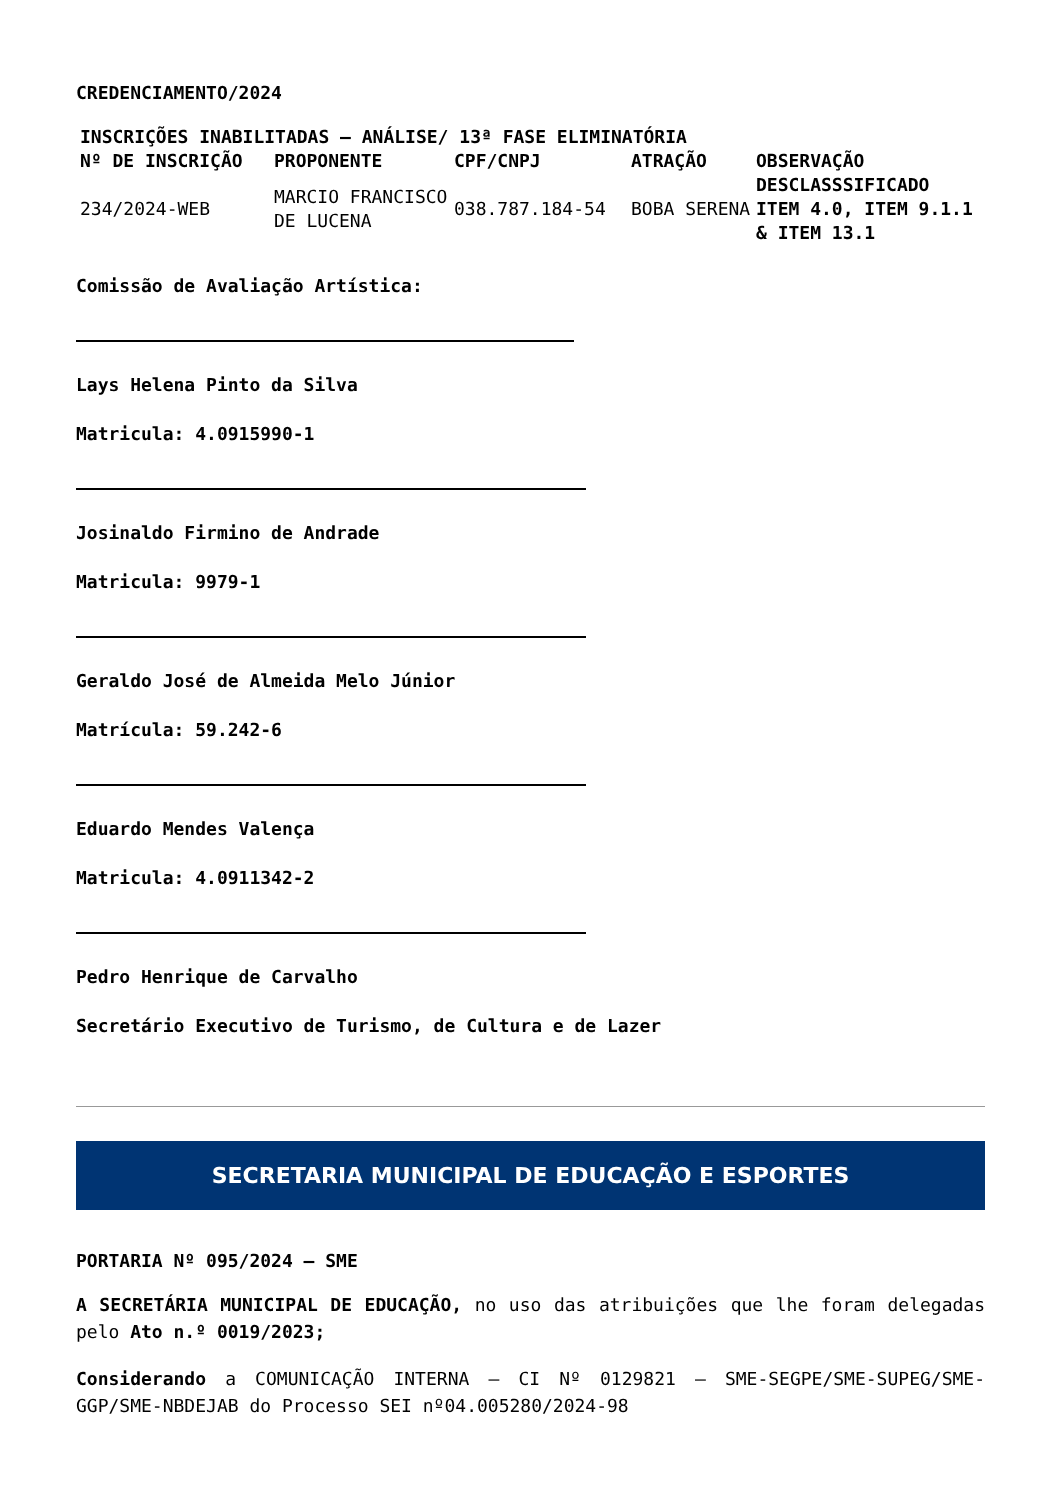CREDENCIAMENTO/2024
| INSCRIÇÕES INABILITADAS – ANÁLISE/ 13ª FASE ELIMINATÓRIA | | | | |
| --- | --- | --- | --- | --- |
| Nº DE INSCRIÇÃO | PROPONENTE | CPF/CNPJ | ATRAÇÃO | OBSERVAÇÃO |
| 234/2024-WEB | MARCIO FRANCISCO DE LUCENA | 038.787.184-54 | BOBA SERENA | DESCLASSSIFICADO ITEM 4.0, ITEM 9.1.1 & ITEM 13.1 |
Comissão de Avaliação Artística:
Lays Helena Pinto da Silva
Matricula: 4.0915990-1
Josinaldo Firmino de Andrade
Matricula: 9979-1
Geraldo José de Almeida Melo Júnior
Matrícula: 59.242-6
Eduardo Mendes Valença
Matricula: 4.0911342-2
Pedro Henrique de Carvalho
Secretário Executivo de Turismo, de Cultura e de Lazer
SECRETARIA MUNICIPAL DE EDUCAÇÃO E ESPORTES
PORTARIA Nº 095/2024 – SME
A SECRETÁRIA MUNICIPAL DE EDUCAÇÃO, no uso das atribuições que lhe foram delegadas pelo Ato n.º 0019/2023;
Considerando a COMUNICAÇÃO INTERNA – CI Nº 0129821 – SME-SEGPE/SME-SUPEG/SME-GGP/SME-NBDEJAB do Processo SEI nº04.005280/2024-98